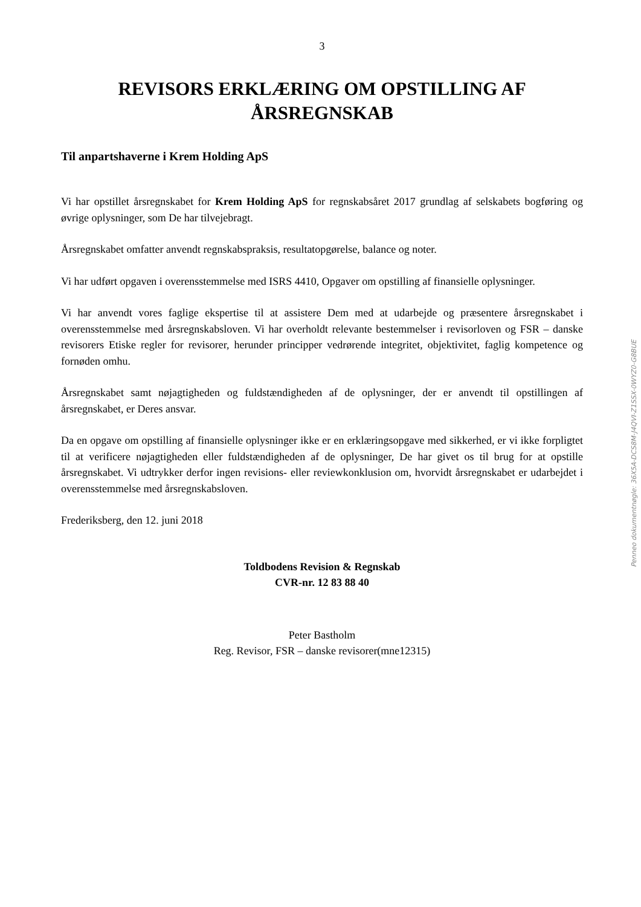3
REVISORS ERKLÆRING OM OPSTILLING AF ÅRSREGNSKAB
Til anpartshaverne i Krem Holding ApS
Vi har opstillet årsregnskabet for Krem Holding ApS for regnskabsåret 2017 grundlag af selskabets bogføring og øvrige oplysninger, som De har tilvejebragt.
Årsregnskabet omfatter anvendt regnskabspraksis, resultatopgørelse, balance og noter.
Vi har udført opgaven i overensstemmelse med ISRS 4410, Opgaver om opstilling af finansielle oplysninger.
Vi har anvendt vores faglige ekspertise til at assistere Dem med at udarbejde og præsentere årsregnskabet i overensstemmelse med årsregnskabsloven. Vi har overholdt relevante bestemmelser i revisorloven og FSR – danske revisorers Etiske regler for revisorer, herunder principper vedrørende integritet, objektivitet, faglig kompetence og fornøden omhu.
Årsregnskabet samt nøjagtigheden og fuldstændigheden af de oplysninger, der er anvendt til opstillingen af årsregnskabet, er Deres ansvar.
Da en opgave om opstilling af finansielle oplysninger ikke er en erklæringsopgave med sikkerhed, er vi ikke forpligtet til at verificere nøjagtigheden eller fuldstændigheden af de oplysninger, De har givet os til brug for at opstille årsregnskabet. Vi udtrykker derfor ingen revisions- eller reviewkonklusion om, hvorvidt årsregnskabet er udarbejdet i overensstemmelse med årsregnskabsloven.
Frederiksberg, den 12. juni 2018
Toldbodens Revision & Regnskab
CVR-nr. 12 83 88 40
Peter Bastholm
Reg. Revisor, FSR – danske revisorer(mne12315)
Penneo dokumentnøgle: 36X5A-DCS8M-J4QVI-Z1SSX-0WYZ0-G8BUE